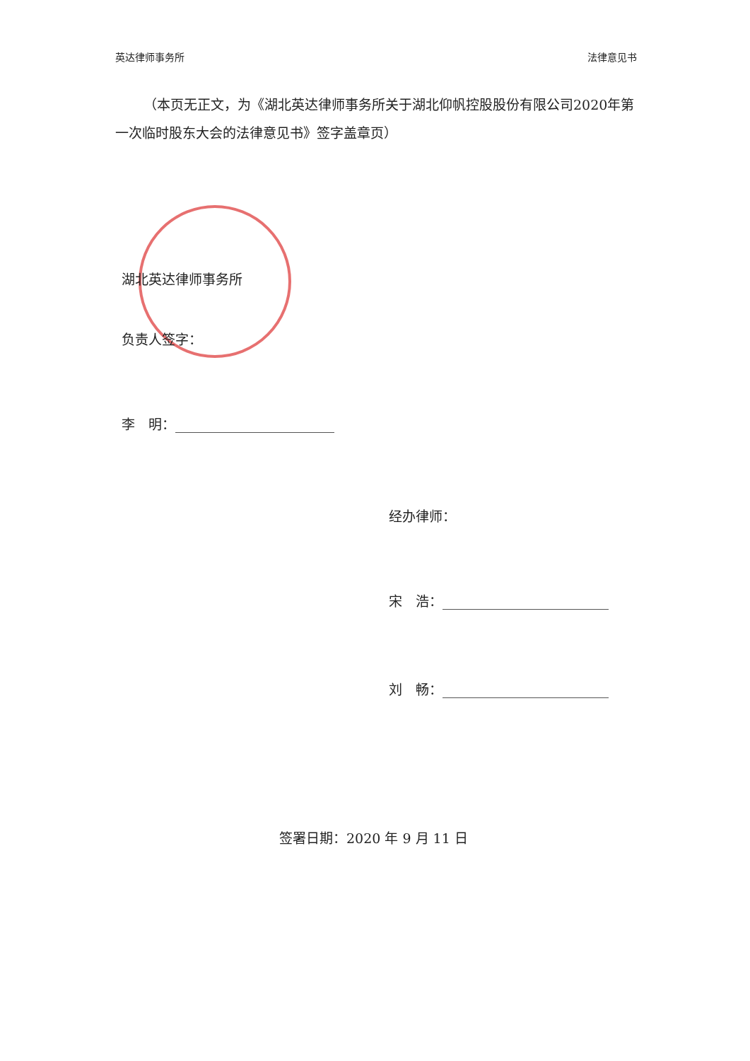英达律师事务所 法律意见书
（本页无正文，为《湖北英达律师事务所关于湖北仰帆控股股份有限公司2020年第一次临时股东大会的法律意见书》签字盖章页）
湖北英达律师事务所
负责人签字：
李　明：
经办律师：
宋　浩：
刘　畅：
签署日期：2020 年 9 月 11 日